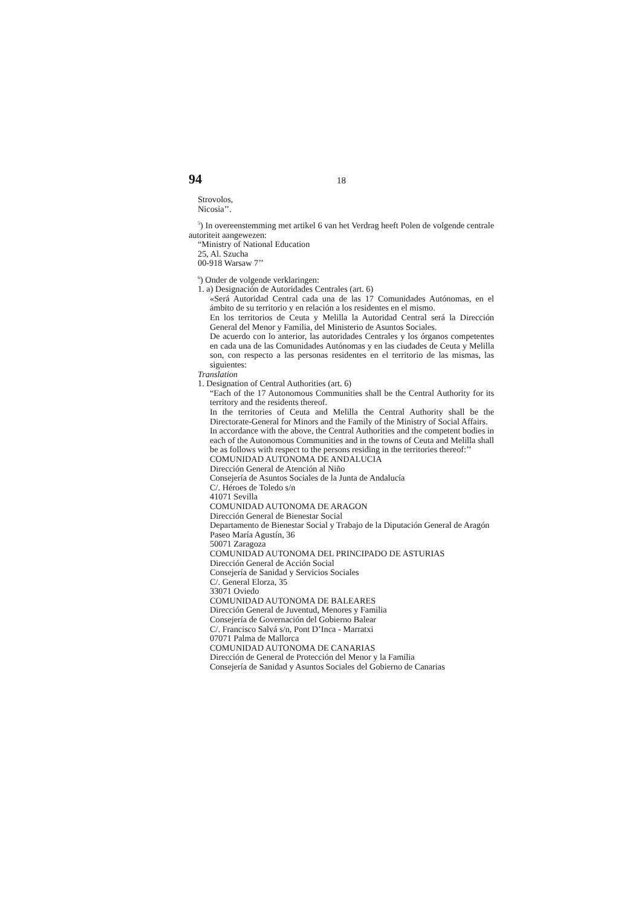94 18
Strovolos,
Nicosia’’.
<sup>5</sup>) In overeenstemming met artikel 6 van het Verdrag heeft Polen de volgende centrale autoriteit aangewezen:
“Ministry of National Education
25, Al. Szucha
00-918 Warsaw 7’’
<sup>6</sup>) Onder de volgende verklaringen:
1. a) Designación de Autoridades Centrales (art. 6)
«Será Autoridad Central cada una de las 17 Comunidades Autónomas, en el ámbito de su territorio y en relación a los residentes en el mismo.
En los territorios de Ceuta y Melilla la Autoridad Central será la Dirección General del Menor y Familia, del Ministerio de Asuntos Sociales.
De acuerdo con lo anterior, las autoridades Centrales y los órganos competentes en cada una de las Comunidades Autónomas y en las ciudades de Ceuta y Melilla son, con respecto a las personas residentes en el territorio de las mismas, las siguientes:
Translation
1. Designation of Central Authorities (art. 6)
“Each of the 17 Autonomous Communities shall be the Central Authority for its territory and the residents thereof.
In the territories of Ceuta and Melilla the Central Authority shall be the Directorate-General for Minors and the Family of the Ministry of Social Affairs.
In accordance with the above, the Central Authorities and the competent bodies in each of the Autonomous Communities and in the towns of Ceuta and Melilla shall be as follows with respect to the persons residing in the territories thereof:’’
COMUNIDAD AUTONOMA DE ANDALUCIA
Dirección General de Atención al Niño
Consejería de Asuntos Sociales de la Junta de Andalucía
C/. Héroes de Toledo s/n
41071 Sevilla
COMUNIDAD AUTONOMA DE ARAGON
Dirección General de Bienestar Social
Departamento de Bienestar Social y Trabajo de la Diputación General de Aragón
Paseo María Agustín, 36
50071 Zaragoza
COMUNIDAD AUTONOMA DEL PRINCIPADO DE ASTURIAS
Dirección General de Acción Social
Consejería de Sanidad y Servicios Sociales
C/. General Elorza, 35
33071 Oviedo
COMUNIDAD AUTONOMA DE BALEARES
Dirección General de Juventud, Menores y Familia
Consejería de Governación del Gobierno Balear
C/. Francisco Salvá s/n, Pont D’Inca - Marratxi
07071 Palma de Mallorca
COMUNIDAD AUTONOMA DE CANARIAS
Dirección de General de Protección del Menor y la Familia
Consejería de Sanidad y Asuntos Sociales del Gobierno de Canarias